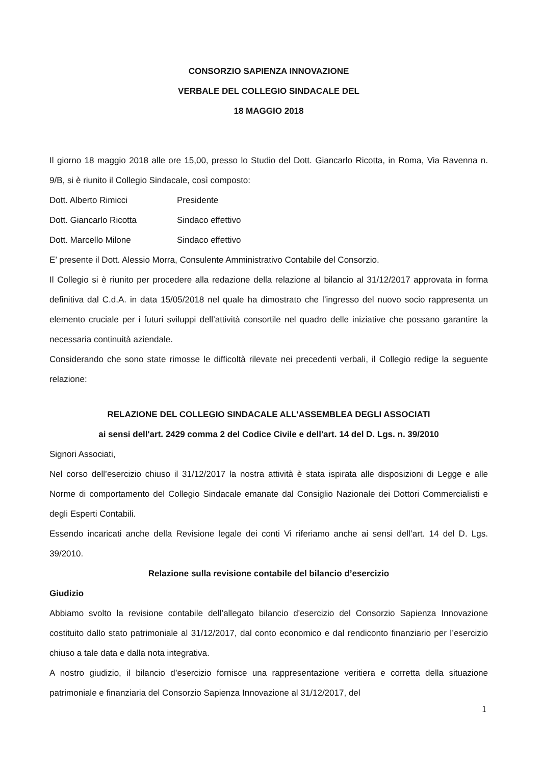CONSORZIO SAPIENZA INNOVAZIONE
VERBALE DEL COLLEGIO SINDACALE DEL
18 MAGGIO 2018
Il giorno 18 maggio 2018 alle ore 15,00, presso lo Studio del Dott. Giancarlo Ricotta, in Roma, Via Ravenna n. 9/B, si è riunito il Collegio Sindacale, così composto:
Dott. Alberto Rimicci Presidente
Dott. Giancarlo Ricotta Sindaco effettivo
Dott. Marcello Milone Sindaco effettivo
E’ presente il Dott. Alessio Morra, Consulente Amministrativo Contabile del Consorzio.
Il Collegio si è riunito per procedere alla redazione della relazione al bilancio al 31/12/2017 approvata in forma definitiva dal C.d.A. in data 15/05/2018 nel quale ha dimostrato che l’ingresso del nuovo socio rappresenta un elemento cruciale per i futuri sviluppi dell’attività consortile nel quadro delle iniziative che possano garantire la necessaria continuità aziendale.
Considerando che sono state rimosse le difficoltà rilevate nei precedenti verbali, il Collegio redige la seguente relazione:
RELAZIONE DEL COLLEGIO SINDACALE ALL’ASSEMBLEA DEGLI ASSOCIATI
ai sensi dell'art. 2429 comma 2 del Codice Civile e dell'art. 14 del D. Lgs. n. 39/2010
Signori Associati,
Nel corso dell’esercizio chiuso il 31/12/2017 la nostra attività è stata ispirata alle disposizioni di Legge e alle Norme di comportamento del Collegio Sindacale emanate dal Consiglio Nazionale dei Dottori Commercialisti e degli Esperti Contabili.
Essendo incaricati anche della Revisione legale dei conti Vi riferiamo anche ai sensi dell’art. 14 del D. Lgs. 39/2010.
Relazione sulla revisione contabile del bilancio d’esercizio
Giudizio
Abbiamo svolto la revisione contabile dell’allegato bilancio d'esercizio del Consorzio Sapienza Innovazione costituito dallo stato patrimoniale al 31/12/2017, dal conto economico e dal rendiconto finanziario per l’esercizio chiuso a tale data e dalla nota integrativa.
A nostro giudizio, il bilancio d’esercizio fornisce una rappresentazione veritiera e corretta della situazione patrimoniale e finanziaria del Consorzio Sapienza Innovazione al 31/12/2017, del
1